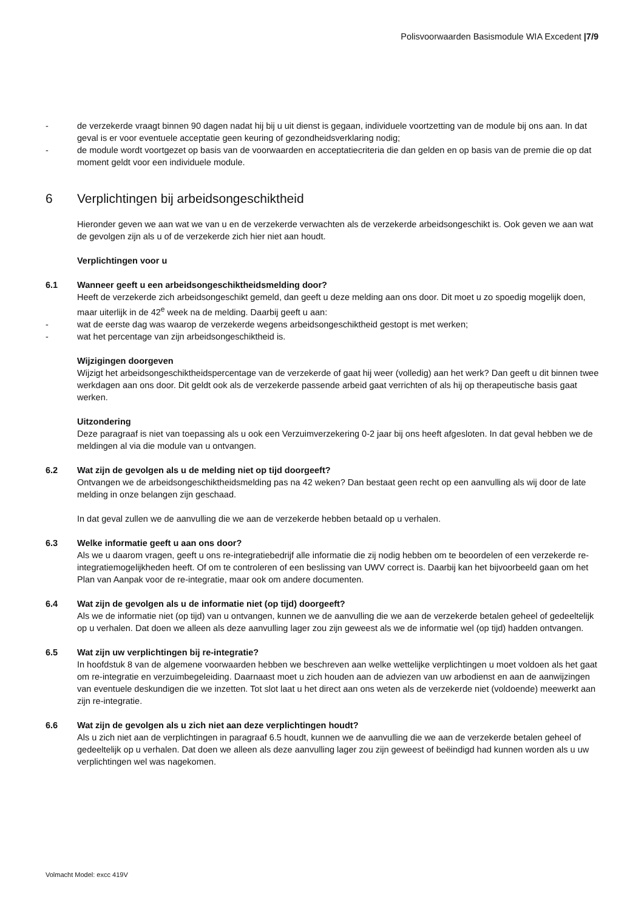Polisvoorwaarden Basismodule WIA Excedent |7/9
- de verzekerde vraagt binnen 90 dagen nadat hij bij u uit dienst is gegaan, individuele voortzetting van de module bij ons aan. In dat geval is er voor eventuele acceptatie geen keuring of gezondheidsverklaring nodig;
- de module wordt voortgezet op basis van de voorwaarden en acceptatiecriteria die dan gelden en op basis van de premie die op dat moment geldt voor een individuele module.
6 Verplichtingen bij arbeidsongeschiktheid
Hieronder geven we aan wat we van u en de verzekerde verwachten als de verzekerde arbeidsongeschikt is. Ook geven we aan wat de gevolgen zijn als u of de verzekerde zich hier niet aan houdt.
Verplichtingen voor u
6.1 Wanneer geeft u een arbeidsongeschiktheidsmelding door?
Heeft de verzekerde zich arbeidsongeschikt gemeld, dan geeft u deze melding aan ons door. Dit moet u zo spoedig mogelijk doen, maar uiterlijk in de 42<sup>e</sup> week na de melding. Daarbij geeft u aan:
- wat de eerste dag was waarop de verzekerde wegens arbeidsongeschiktheid gestopt is met werken;
- wat het percentage van zijn arbeidsongeschiktheid is.
Wijzigingen doorgeven
Wijzigt het arbeidsongeschiktheidspercentage van de verzekerde of gaat hij weer (volledig) aan het werk? Dan geeft u dit binnen twee werkdagen aan ons door. Dit geldt ook als de verzekerde passende arbeid gaat verrichten of als hij op therapeutische basis gaat werken.
Uitzondering
Deze paragraaf is niet van toepassing als u ook een Verzuimverzekering 0-2 jaar bij ons heeft afgesloten. In dat geval hebben we de meldingen al via die module van u ontvangen.
6.2 Wat zijn de gevolgen als u de melding niet op tijd doorgeeft?
Ontvangen we de arbeidsongeschiktheidsmelding pas na 42 weken? Dan bestaat geen recht op een aanvulling als wij door de late melding in onze belangen zijn geschaad.
In dat geval zullen we de aanvulling die we aan de verzekerde hebben betaald op u verhalen.
6.3 Welke informatie geeft u aan ons door?
Als we u daarom vragen, geeft u ons re-integratiebedrijf alle informatie die zij nodig hebben om te beoordelen of een verzekerde re-integratiemogelijkheden heeft. Of om te controleren of een beslissing van UWV correct is. Daarbij kan het bijvoorbeeld gaan om het Plan van Aanpak voor de re-integratie, maar ook om andere documenten.
6.4 Wat zijn de gevolgen als u de informatie niet (op tijd) doorgeeft?
Als we de informatie niet (op tijd) van u ontvangen, kunnen we de aanvulling die we aan de verzekerde betalen geheel of gedeeltelijk op u verhalen. Dat doen we alleen als deze aanvulling lager zou zijn geweest als we de informatie wel (op tijd) hadden ontvangen.
6.5 Wat zijn uw verplichtingen bij re-integratie?
In hoofdstuk 8 van de algemene voorwaarden hebben we beschreven aan welke wettelijke verplichtingen u moet voldoen als het gaat om re-integratie en verzuimbegeleiding. Daarnaast moet u zich houden aan de adviezen van uw arbodienst en aan de aanwijzingen van eventuele deskundigen die we inzetten. Tot slot laat u het direct aan ons weten als de verzekerde niet (voldoende) meewerkt aan zijn re-integratie.
6.6 Wat zijn de gevolgen als u zich niet aan deze verplichtingen houdt?
Als u zich niet aan de verplichtingen in paragraaf 6.5 houdt, kunnen we de aanvulling die we aan de verzekerde betalen geheel of gedeeltelijk op u verhalen. Dat doen we alleen als deze aanvulling lager zou zijn geweest of beëindigd had kunnen worden als u uw verplichtingen wel was nagekomen.
Volmacht Model: excc 419V